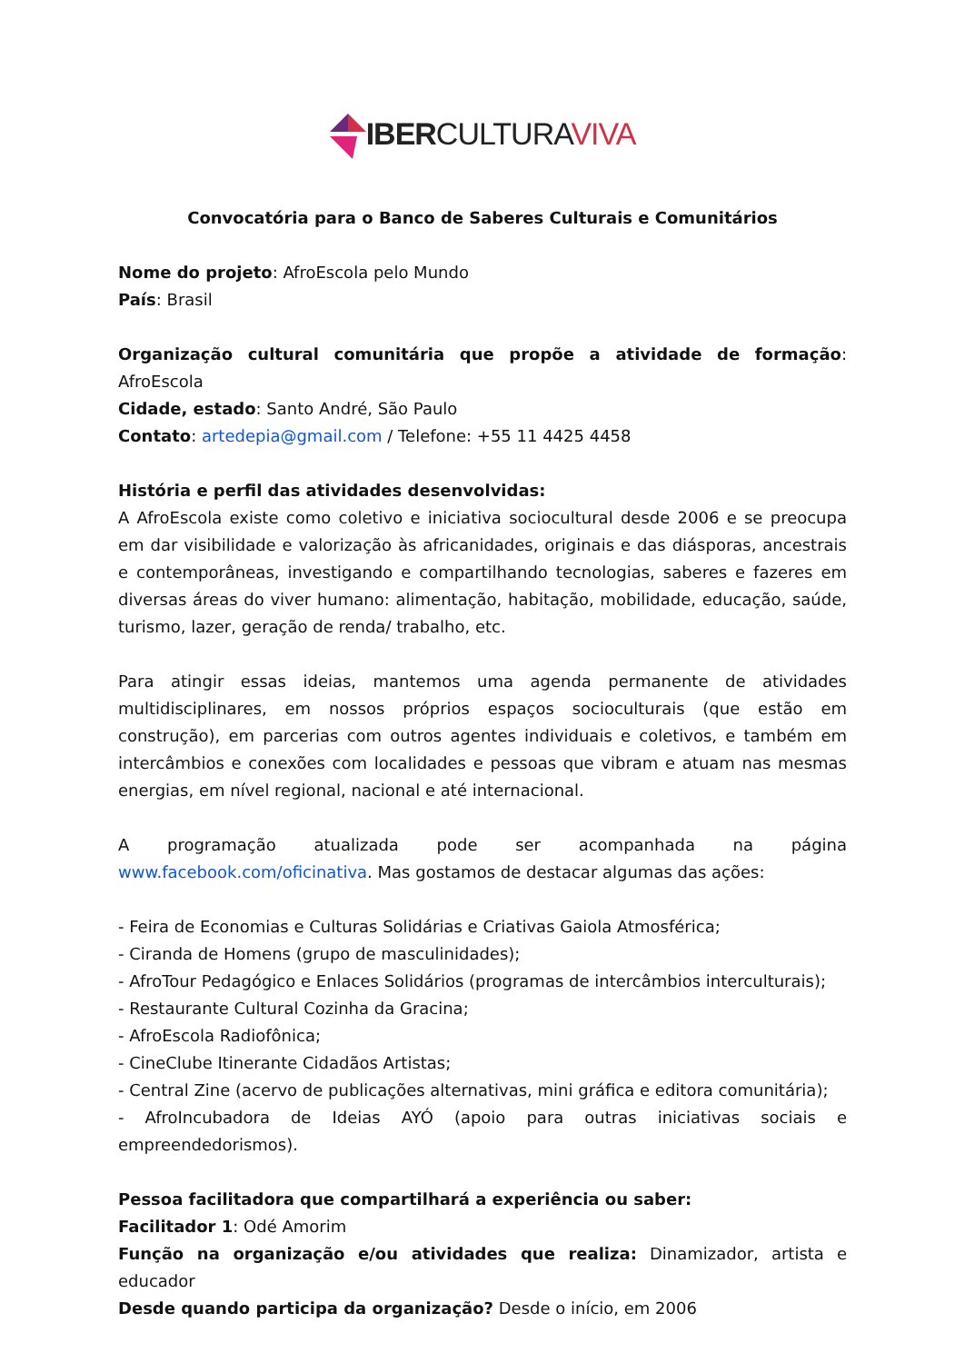IBER CULTURA VIVA
Convocatória para o Banco de Saberes Culturais e Comunitários
Nome do projeto: AfroEscola pelo Mundo
País: Brasil
Organização cultural comunitária que propõe a atividade de formação: AfroEscola
Cidade, estado: Santo André, São Paulo
Contato: artedepia@gmail.com / Telefone: +55 11 4425 4458
História e perfil das atividades desenvolvidas:
A AfroEscola existe como coletivo e iniciativa sociocultural desde 2006 e se preocupa em dar visibilidade e valorização às africanidades, originais e das diásporas, ancestrais e contemporâneas, investigando e compartilhando tecnologias, saberes e fazeres em diversas áreas do viver humano: alimentação, habitação, mobilidade, educação, saúde, turismo, lazer, geração de renda/ trabalho, etc.
Para atingir essas ideias, mantemos uma agenda permanente de atividades multidisciplinares, em nossos próprios espaços socioculturais (que estão em construção), em parcerias com outros agentes individuais e coletivos, e também em intercâmbios e conexões com localidades e pessoas que vibram e atuam nas mesmas energias, em nível regional, nacional e até internacional.
A programação atualizada pode ser acompanhada na página www.facebook.com/oficinativa. Mas gostamos de destacar algumas das ações:
- Feira de Economias e Culturas Solidárias e Criativas Gaiola Atmosférica;
- Ciranda de Homens (grupo de masculinidades);
- AfroTour Pedagógico e Enlaces Solidários (programas de intercâmbios interculturais);
- Restaurante Cultural Cozinha da Gracina;
- AfroEscola Radiofônica;
- CineClube Itinerante Cidadãos Artistas;
- Central Zine (acervo de publicações alternativas, mini gráfica e editora comunitária);
- AfroIncubadora de Ideias AYÓ (apoio para outras iniciativas sociais e empreendedorismos).
Pessoa facilitadora que compartilhará a experiência ou saber:
Facilitador 1: Odé Amorim
Função na organização e/ou atividades que realiza: Dinamizador, artista e educador
Desde quando participa da organização? Desde o início, em 2006